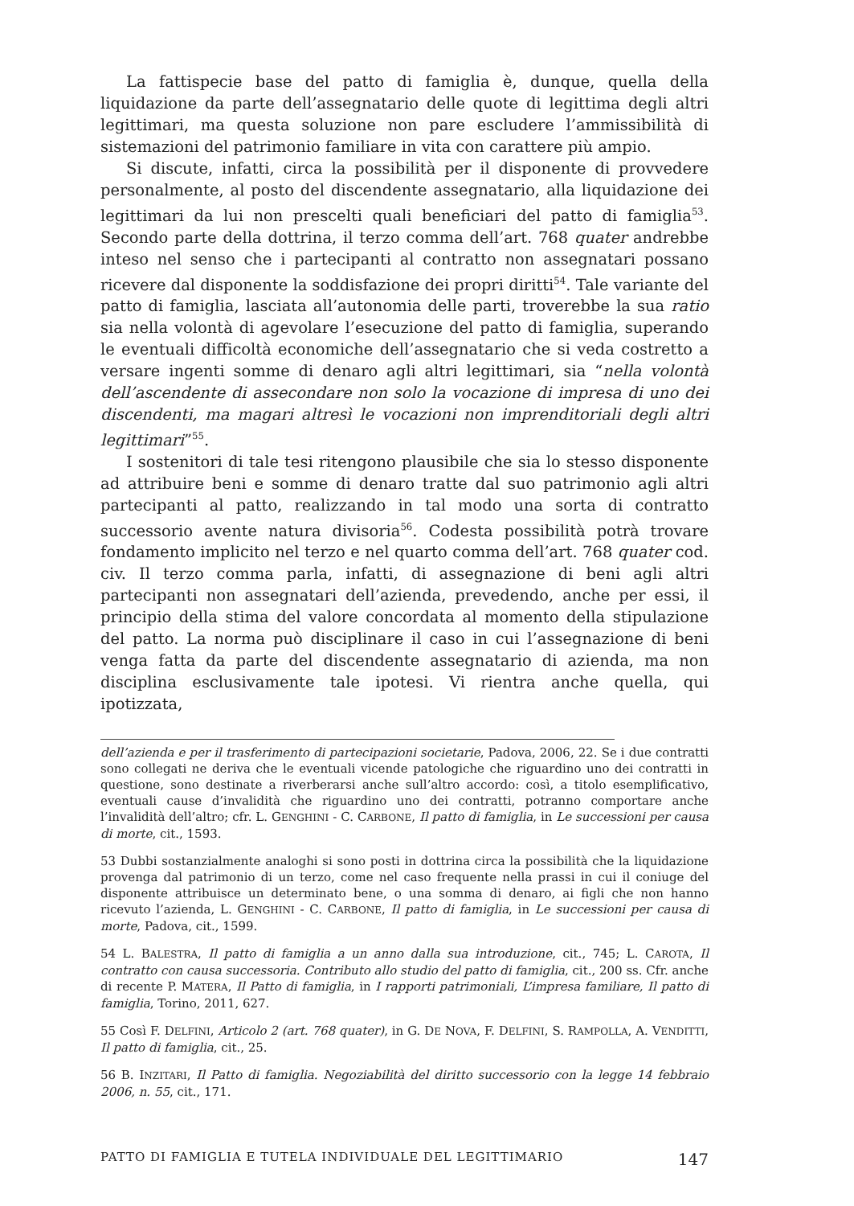La fattispecie base del patto di famiglia è, dunque, quella della liquidazione da parte dell’assegnatario delle quote di legittima degli altri legittimari, ma questa soluzione non pare escludere l’ammissibilità di sistemazioni del patrimonio familiare in vita con carattere più ampio.
Si discute, infatti, circa la possibilità per il disponente di provvedere personalmente, al posto del discendente assegnatario, alla liquidazione dei legittimari da lui non prescelti quali beneficiari del patto di famiglia<sup>53</sup>. Secondo parte della dottrina, il terzo comma dell’art. 768 quater andrebbe inteso nel senso che i partecipanti al contratto non assegnatari possano ricevere dal disponente la soddisfazione dei propri diritti<sup>54</sup>. Tale variante del patto di famiglia, lasciata all’autonomia delle parti, troverebbe la sua ratio sia nella volontà di agevolare l’esecuzione del patto di famiglia, superando le eventuali difficoltà economiche dell’assegnatario che si veda costretto a versare ingenti somme di denaro agli altri legittimari, sia “nella volontà dell’ascendente di assecondare non solo la vocazione di impresa di uno dei discendenti, ma magari altresì le vocazioni non imprenditoriali degli altri legittimari”<sup>55</sup>.
I sostenitori di tale tesi ritengono plausibile che sia lo stesso disponente ad attribuire beni e somme di denaro tratte dal suo patrimonio agli altri partecipanti al patto, realizzando in tal modo una sorta di contratto successorio avente natura divisoria<sup>56</sup>. Codesta possibilità potrà trovare fondamento implicito nel terzo e nel quarto comma dell’art. 768 quater cod. civ. Il terzo comma parla, infatti, di assegnazione di beni agli altri partecipanti non assegnatari dell’azienda, prevedendo, anche per essi, il principio della stima del valore concordata al momento della stipulazione del patto. La norma può disciplinare il caso in cui l’assegnazione di beni venga fatta da parte del discendente assegnatario di azienda, ma non disciplina esclusivamente tale ipotesi. Vi rientra anche quella, qui ipotizzata,
dell’azienda e per il trasferimento di partecipazioni societarie, Padova, 2006, 22. Se i due contratti sono collegati ne deriva che le eventuali vicende patologiche che riguardino uno dei contratti in questione, sono destinate a riverberarsi anche sull’altro accordo: così, a titolo esemplificativo, eventuali cause d’invalidità che riguardino uno dei contratti, potranno comportare anche l’invalidità dell’altro; cfr. L. GENGHINI - C. CARBONE, Il patto di famiglia, in Le successioni per causa di morte, cit., 1593.
53 Dubbi sostanzialmente analoghi si sono posti in dottrina circa la possibilità che la liquidazione provenga dal patrimonio di un terzo, come nel caso frequente nella prassi in cui il coniuge del disponente attribuisce un determinato bene, o una somma di denaro, ai figli che non hanno ricevuto l’azienda, L. GENGHINI - C. CARBONE, Il patto di famiglia, in Le successioni per causa di morte, Padova, cit., 1599.
54 L. BALESTRA, Il patto di famiglia a un anno dalla sua introduzione, cit., 745; L. CAROTA, Il contratto con causa successoria. Contributo allo studio del patto di famiglia, cit., 200 ss. Cfr. anche di recente P. MATERA, Il Patto di famiglia, in I rapporti patrimoniali, L’impresa familiare, Il patto di famiglia, Torino, 2011, 627.
55 Così F. DELFINI, Articolo 2 (art. 768 quater), in G. DE NOVA, F. DELFINI, S. RAMPOLLA, A. VENDITTI, Il patto di famiglia, cit., 25.
56 B. INZITARI, Il Patto di famiglia. Negoziabilità del diritto successorio con la legge 14 febbraio 2006, n. 55, cit., 171.
PATTO DI FAMIGLIA E TUTELA INDIVIDUALE DEL LEGITTIMARIO 147